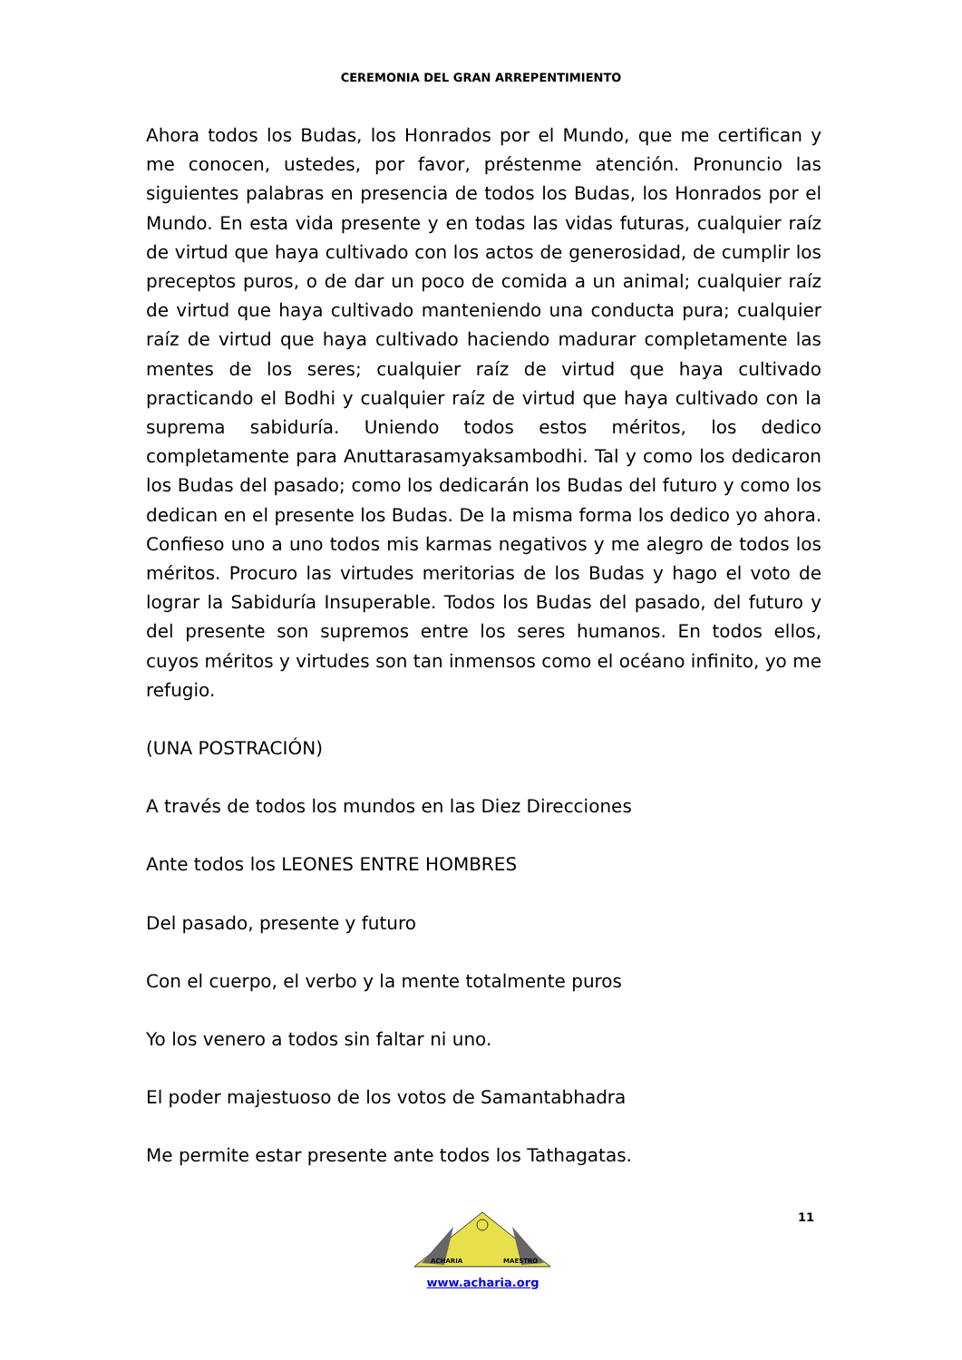CEREMONIA DEL GRAN ARREPENTIMIENTO
Ahora todos los Budas, los Honrados por el Mundo, que me certifican y me conocen, ustedes, por favor, préstenme atención. Pronuncio las siguientes palabras en presencia de todos los Budas, los Honrados por el Mundo. En esta vida presente y en todas las vidas futuras, cualquier raíz de virtud que haya cultivado con los actos de generosidad, de cumplir los preceptos puros, o de dar un poco de comida a un animal; cualquier raíz de virtud que haya cultivado manteniendo una conducta pura; cualquier raíz de virtud que haya cultivado haciendo madurar completamente las mentes de los seres; cualquier raíz de virtud que haya cultivado practicando el Bodhi y cualquier raíz de virtud que haya cultivado con la suprema sabiduría. Uniendo todos estos méritos, los dedico completamente para Anuttarasamyaksambodhi. Tal y como los dedicaron los Budas del pasado; como los dedicarán los Budas del futuro y como los dedican en el presente los Budas. De la misma forma los dedico yo ahora. Confieso uno a uno todos mis karmas negativos y me alegro de todos los méritos. Procuro las virtudes meritorias de los Budas y hago el voto de lograr la Sabiduría Insuperable. Todos los Budas del pasado, del futuro y del presente son supremos entre los seres humanos. En todos ellos, cuyos méritos y virtudes son tan inmensos como el océano infinito, yo me refugio.
(UNA POSTRACIÓN)
A través de todos los mundos en las Diez Direcciones
Ante todos los LEONES ENTRE HOMBRES
Del pasado, presente y futuro
Con el cuerpo, el verbo y la mente totalmente puros
Yo los venero a todos sin faltar ni uno.
El poder majestuoso de los votos de Samantabhadra
Me permite estar presente ante todos los Tathagatas.
11
ACHARIA
MAESTRO
www.acharia.org